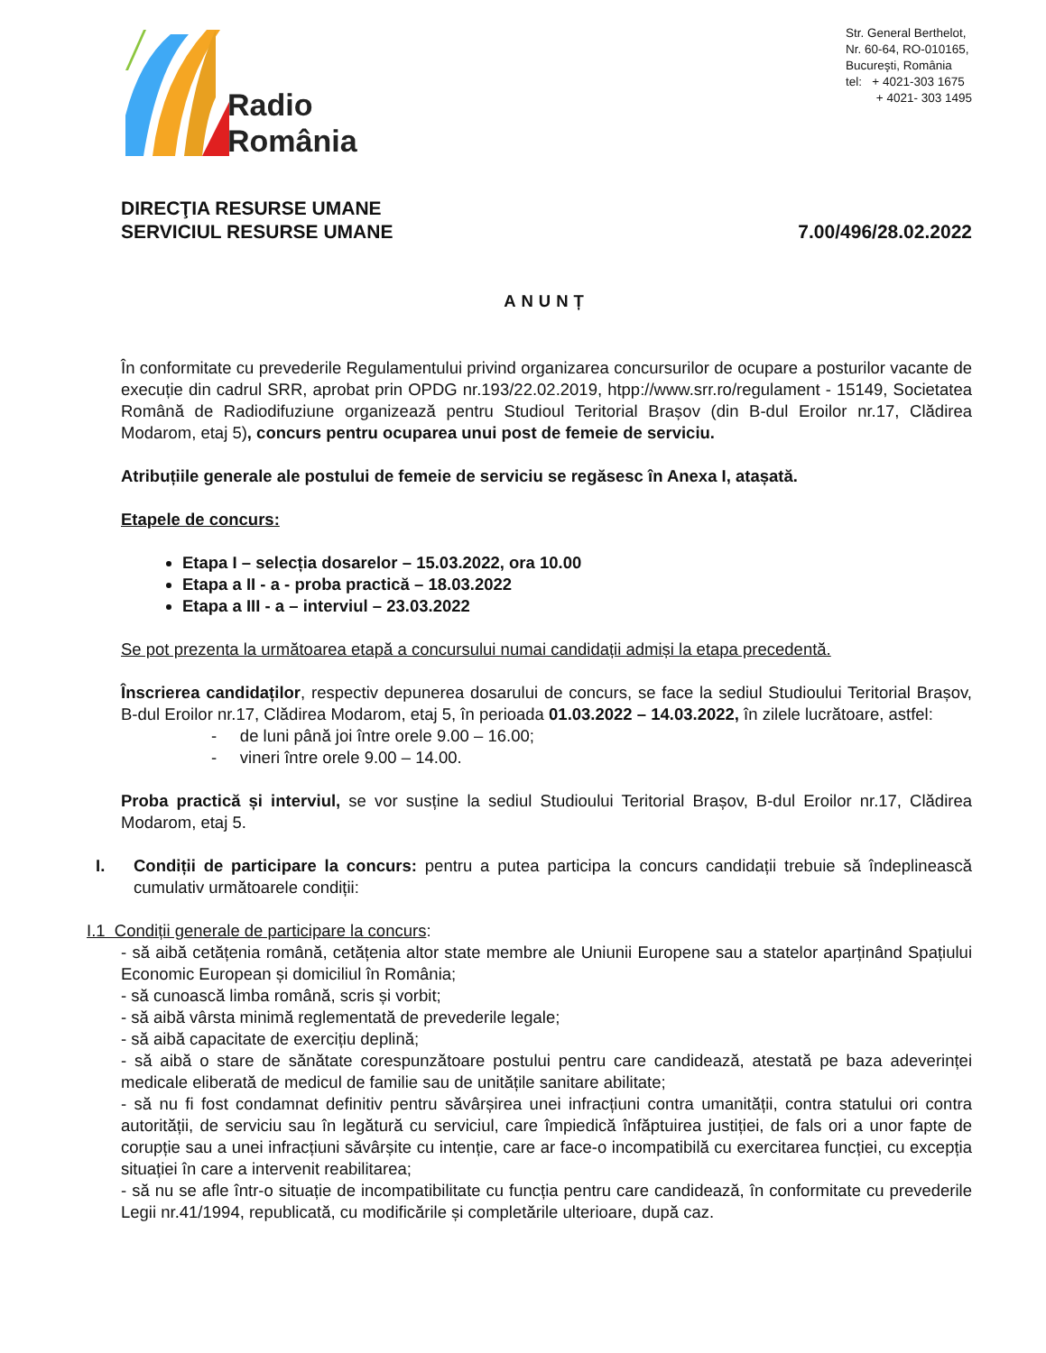Radio
România
Str. General Berthelot,
Nr. 60-64, RO-010165,
Bucureşti, România
tel: + 4021-303 1675
+ 4021- 303 1495
DIRECŢIA RESURSE UMANE
SERVICIUL RESURSE UMANE
7.00/496/28.02.2022
ANUNȚ
În conformitate cu prevederile Regulamentului privind organizarea concursurilor de ocupare a posturilor vacante de execuție din cadrul SRR, aprobat prin OPDG nr.193/22.02.2019, htpp://www.srr.ro/regulament - 15149, Societatea Română de Radiodifuziune organizează pentru Studioul Teritorial Brașov (din B-dul Eroilor nr.17, Clădirea Modarom, etaj 5), concurs pentru ocuparea unui post de femeie de serviciu.
Atribuțiile generale ale postului de femeie de serviciu se regăsesc în Anexa I, atașată.
Etapele de concurs:
Etapa I – selecția dosarelor – 15.03.2022, ora 10.00
Etapa a II - a - proba practică – 18.03.2022
Etapa a III - a – interviul – 23.03.2022
Se pot prezenta la următoarea etapă a concursului numai candidații admiși la etapa precedentă.
Înscrierea candidaților, respectiv depunerea dosarului de concurs, se face la sediul Studioului Teritorial Brașov, B-dul Eroilor nr.17, Clădirea Modarom, etaj 5, în perioada 01.03.2022 – 14.03.2022, în zilele lucrătoare, astfel:
- de luni până joi între orele 9.00 – 16.00;
- vineri între orele 9.00 – 14.00.
Proba practică și interviul, se vor susține la sediul Studioului Teritorial Brașov, B-dul Eroilor nr.17, Clădirea Modarom, etaj 5.
I. Condiții de participare la concurs: pentru a putea participa la concurs candidații trebuie să îndeplinească cumulativ următoarele condiții:
I.1 Condiții generale de participare la concurs:
- să aibă cetățenia română, cetățenia altor state membre ale Uniunii Europene sau a statelor aparținând Spațiului Economic European și domiciliul în România;
- să cunoască limba română, scris și vorbit;
- să aibă vârsta minimă reglementată de prevederile legale;
- să aibă capacitate de exercițiu deplină;
- să aibă o stare de sănătate corespunzătoare postului pentru care candidează, atestată pe baza adeverinței medicale eliberată de medicul de familie sau de unitățile sanitare abilitate;
- să nu fi fost condamnat definitiv pentru săvârșirea unei infracțiuni contra umanității, contra statului ori contra autorității, de serviciu sau în legătură cu serviciul, care împiedică înfăptuirea justiției, de fals ori a unor fapte de corupție sau a unei infracțiuni săvârșite cu intenție, care ar face-o incompatibilă cu exercitarea funcției, cu excepția situației în care a intervenit reabilitarea;
- să nu se afle într-o situație de incompatibilitate cu funcția pentru care candidează, în conformitate cu prevederile Legii nr.41/1994, republicată, cu modificările și completările ulterioare, după caz.